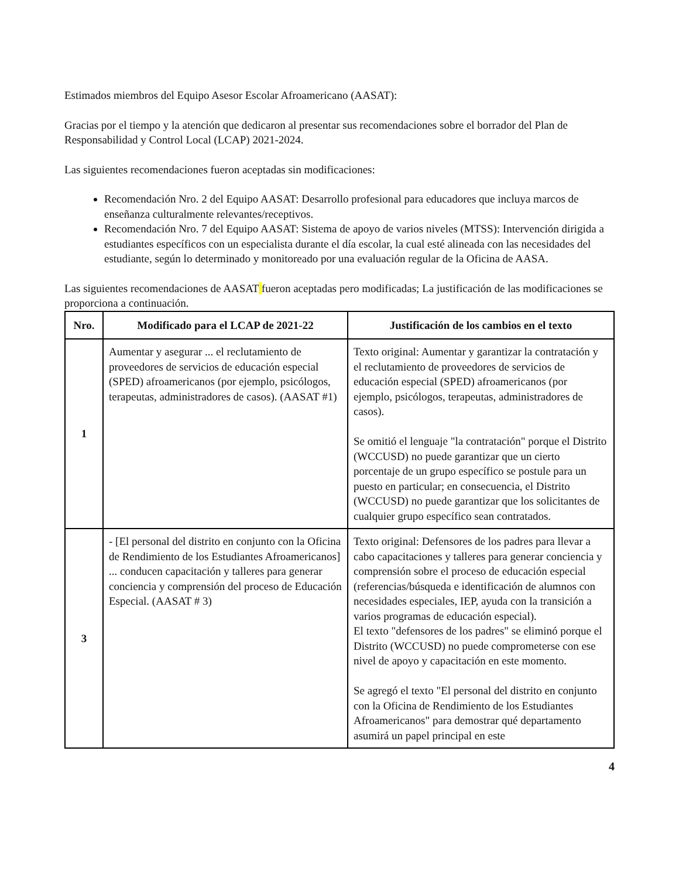Estimados miembros del Equipo Asesor Escolar Afroamericano (AASAT):
Gracias por el tiempo y la atención que dedicaron al presentar sus recomendaciones sobre el borrador del Plan de Responsabilidad y Control Local (LCAP) 2021-2024.
Las siguientes recomendaciones fueron aceptadas sin modificaciones:
Recomendación Nro. 2 del Equipo AASAT: Desarrollo profesional para educadores que incluya marcos de enseñanza culturalmente relevantes/receptivos.
Recomendación Nro. 7 del Equipo AASAT: Sistema de apoyo de varios niveles (MTSS): Intervención dirigida a estudiantes específicos con un especialista durante el día escolar, la cual esté alineada con las necesidades del estudiante, según lo determinado y monitoreado por una evaluación regular de la Oficina de AASA.
Las siguientes recomendaciones de AASAT fueron aceptadas pero modificadas; La justificación de las modificaciones se proporciona a continuación.
| Nro. | Modificado para el LCAP de 2021-22 | Justificación de los cambios en el texto |
| --- | --- | --- |
| 1 | Aumentar y asegurar ... el reclutamiento de proveedores de servicios de educación especial (SPED) afroamericanos (por ejemplo, psicólogos, terapeutas, administradores de casos). (AASAT #1) | Texto original: Aumentar y garantizar la contratación y el reclutamiento de proveedores de servicios de educación especial (SPED) afroamericanos (por ejemplo, psicólogos, terapeutas, administradores de casos). Se omitió el lenguaje "la contratación" porque el Distrito (WCCUSD) no puede garantizar que un cierto porcentaje de un grupo específico se postule para un puesto en particular; en consecuencia, el Distrito (WCCUSD) no puede garantizar que los solicitantes de cualquier grupo específico sean contratados. |
| 3 | - [El personal del distrito en conjunto con la Oficina de Rendimiento de los Estudiantes Afroamericanos] ... conducen capacitación y talleres para generar conciencia y comprensión del proceso de Educación Especial. (AASAT # 3) | Texto original: Defensores de los padres para llevar a cabo capacitaciones y talleres para generar conciencia y comprensión sobre el proceso de educación especial (referencias/búsqueda e identificación de alumnos con necesidades especiales, IEP, ayuda con la transición a varios programas de educación especial). El texto "defensores de los padres" se eliminó porque el Distrito (WCCUSD) no puede comprometerse con ese nivel de apoyo y capacitación en este momento. Se agregó el texto "El personal del distrito en conjunto con la Oficina de Rendimiento de los Estudiantes Afroamericanos" para demostrar qué departamento asumirá un papel principal en este |
4